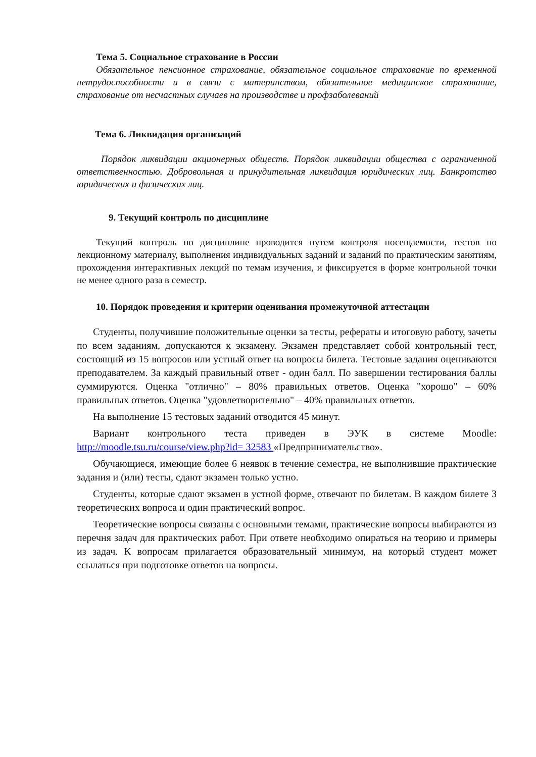Тема 5. Социальное страхование в России
Обязательное пенсионное страхование, обязательное социальное страхование по временной нетрудоспособности и в связи с материнством, обязательное медицинское страхование, страхование от несчастных случаев на производстве и профзаболеваний
Тема 6. Ликвидация организаций
Порядок ликвидации акционерных обществ. Порядок ликвидации общества с ограниченной ответственностью. Добровольная и принудительная ликвидация юридических лиц. Банкротство юридических и физических лиц.
9. Текущий контроль по дисциплине
Текущий контроль по дисциплине проводится путем контроля посещаемости, тестов по лекционному материалу, выполнения индивидуальных заданий и заданий по практическим занятиям, прохождения интерактивных лекций по темам изучения, и фиксируется в форме контрольной точки не менее одного раза в семестр.
10. Порядок проведения и критерии оценивания промежуточной аттестации
Студенты, получившие положительные оценки за тесты, рефераты и итоговую работу, зачеты по всем заданиям, допускаются к экзамену. Экзамен представляет собой контрольный тест, состоящий из 15 вопросов или устный ответ на вопросы билета. Тестовые задания оцениваются преподавателем. За каждый правильный ответ - один балл. По завершении тестирования баллы суммируются. Оценка "отлично" – 80% правильных ответов. Оценка "хорошо" – 60% правильных ответов. Оценка "удовлетворительно" – 40% правильных ответов.
На выполнение 15 тестовых заданий отводится 45 минут.
Вариант контрольного теста приведен в ЭУК в системе Moodle: http://moodle.tsu.ru/course/view.php?id= 32583 «Предпринимательство».
Обучающиеся, имеющие более 6 неявок в течение семестра, не выполнившие практические задания и (или) тесты, сдают экзамен только устно.
Студенты, которые сдают экзамен в устной форме, отвечают по билетам. В каждом билете 3 теоретических вопроса и один практический вопрос.
Теоретические вопросы связаны с основными темами, практические вопросы выбираются из перечня задач для практических работ. При ответе необходимо опираться на теорию и примеры из задач. К вопросам прилагается образовательный минимум, на который студент может ссылаться при подготовке ответов на вопросы.